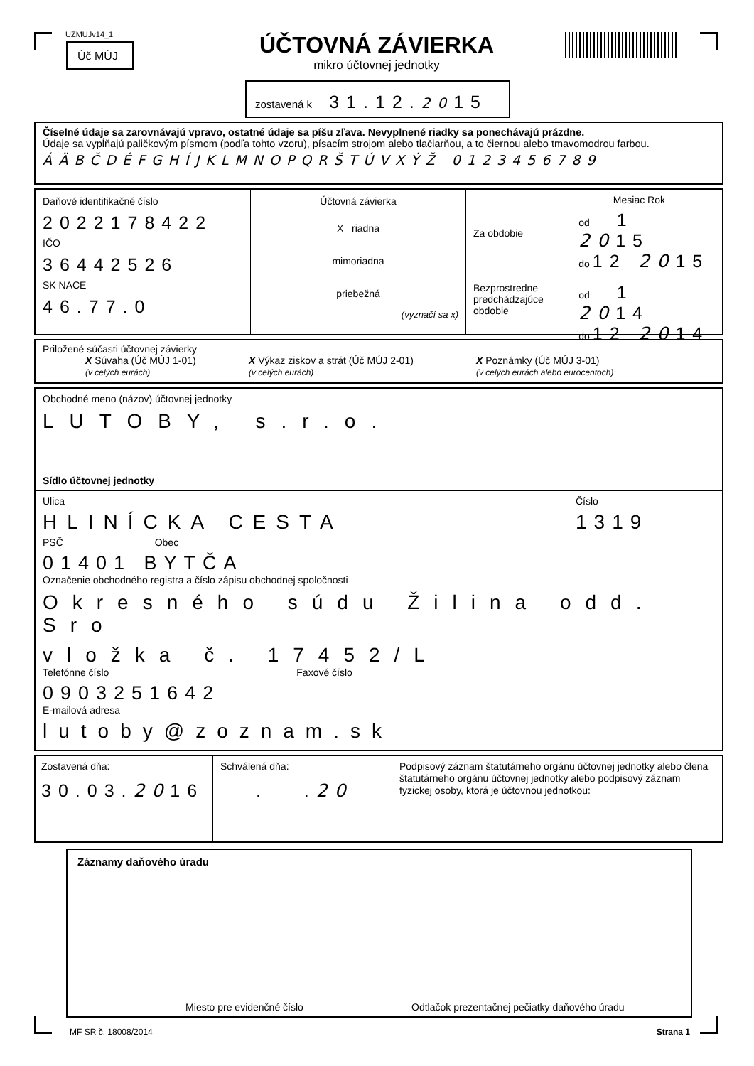UZMUJv14_1
Úč MÚJ
ÚČTOVNÁ ZÁVIERKA
mikro účtovnej jednotky
zostavená k 31.12.2015
Číselné údaje sa zarovnávajú vpravo, ostatné údaje sa píšu zľava. Nevyplnené riadky sa ponechávajú prázdne.
Údaje sa vypĺňajú paličkovým písmom (podľa tohto vzoru), písacím strojom alebo tlačiarňou, a to čiernou alebo tmavomodrou farbou.
ÁÄBČDÉFGHÍJKLMNOPQRŠTÚVXÝŽ 0123456789
Daňové identifikačné číslo
2022178422
IČO
36442526
SK NACE
46.77.0
Účtovná závierka
X riadna
mimoriadna
priebežná
(vyznačí sa x)
Mesiac Rok
Za obdobie
od 1 2015
do 12 2015
Bezprostredne predchádzajúce obdobie
od 1 2014
do 12 2014
Priložené súčasti účtovnej závierky
X Súvaha (Úč MÚJ 1-01)
(v celých eurách)
X Výkaz ziskov a strát (Úč MÚJ 2-01)
(v celých eurách)
X Poznámky (Úč MÚJ 3-01)
(v celých eurách alebo eurocentoch)
Obchodné meno (názov) účtovnej jednotky
LUTOBY, s.r.o.
Sídlo účtovnej jednotky
Ulica
HLINÍCKA CESTA
Číslo
1319
PSČ Obec
01401 BYTČA
Označenie obchodného registra a číslo zápisu obchodnej spoločnosti
Okresného súdu Žilina odd. Sro
vložka č. 17452/L
Telefónne číslo Faxové číslo
0903251642
E-mailová adresa
lutoby@zoznam.sk
Zostavená dňa:
30.03.2016
Schválená dňa:
. .20
Podpisový záznam štatutárneho orgánu účtovnej jednotky alebo člena štatutárneho orgánu účtovnej jednotky alebo podpisový záznam fyzickej osoby, ktorá je účtovnou jednotkou:
Záznamy daňového úradu
Miesto pre evidenčné číslo Odtlačok prezentačnej pečiatky daňového úradu
MF SR č. 18008/2014 Strana 1